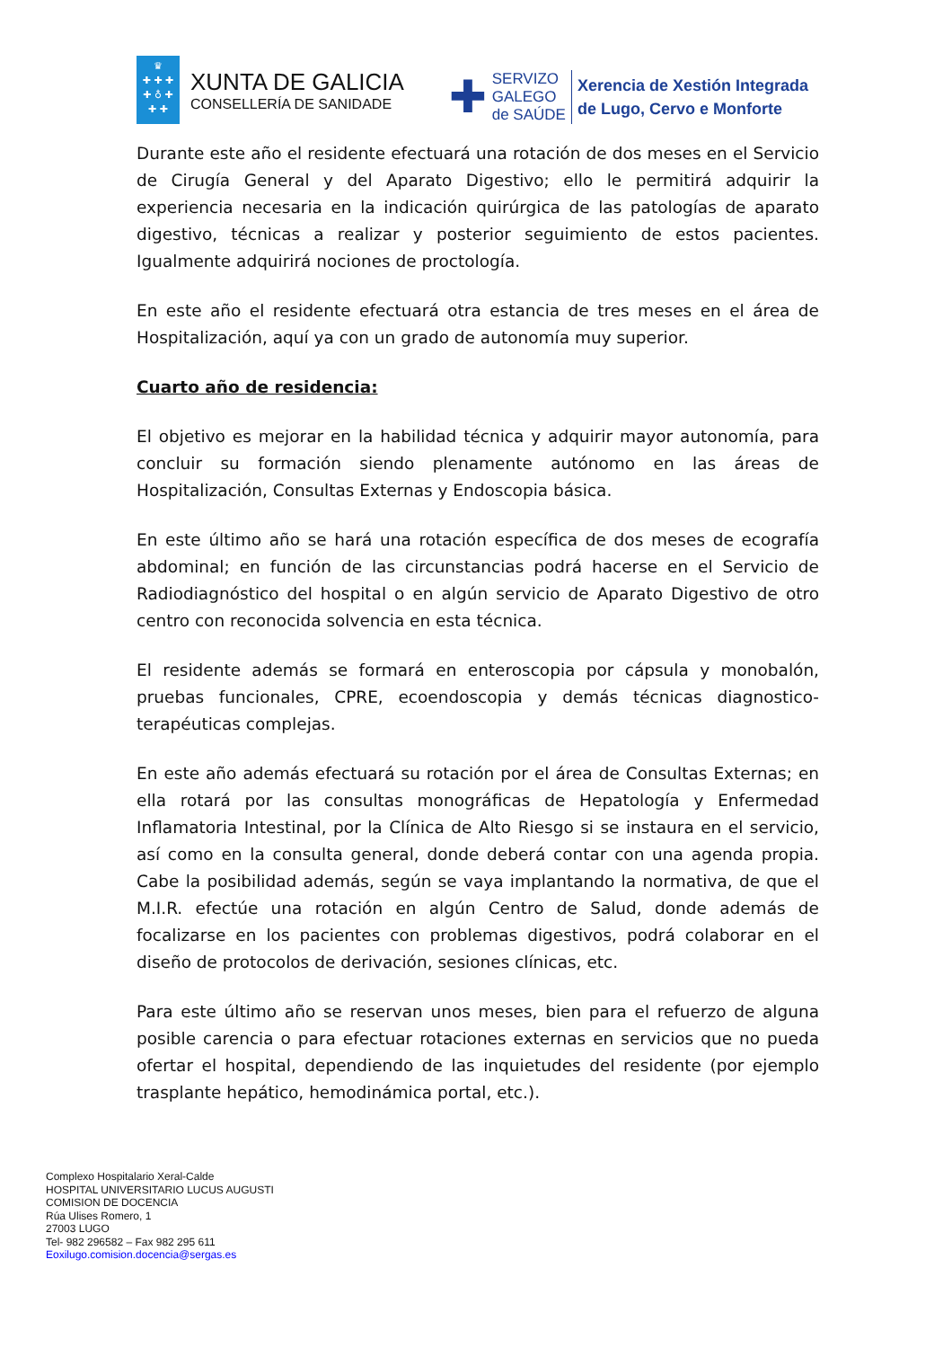♛
✚ ✚ ✚
✚ ♁ ✚
✚ ✚
XUNTA DE GALICIA
CONSELLERÍA DE SANIDADE
✚
SERVIZO
GALEGO
de SAÚDE
Xerencia de Xestión Integrada
de Lugo, Cervo e Monforte
Durante este año el residente efectuará una rotación de dos meses en el Servicio de Cirugía General y del Aparato Digestivo; ello le permitirá adquirir la experiencia necesaria en la indicación quirúrgica de las patologías de aparato digestivo, técnicas a realizar y posterior seguimiento de estos pacientes. Igualmente adquirirá nociones de proctología.
En este año el residente efectuará otra estancia de tres meses en el área de Hospitalización, aquí ya con un grado de autonomía muy superior.
Cuarto año de residencia:
El objetivo es mejorar en la habilidad técnica y adquirir mayor autonomía, para concluir su formación siendo plenamente autónomo en las áreas de Hospitalización, Consultas Externas y Endoscopia básica.
En este último año se hará una rotación específica de dos meses de ecografía abdominal; en función de las circunstancias podrá hacerse en el Servicio de Radiodiagnóstico del hospital o en algún servicio de Aparato Digestivo de otro centro con reconocida solvencia en esta técnica.
El residente además se formará en enteroscopia por cápsula y monobalón, pruebas funcionales, CPRE, ecoendoscopia y demás técnicas diagnostico-terapéuticas complejas.
En este año además efectuará su rotación por el área de Consultas Externas; en ella rotará por las consultas monográficas de Hepatología y Enfermedad Inflamatoria Intestinal, por la Clínica de Alto Riesgo si se instaura en el servicio, así como en la consulta general, donde deberá contar con una agenda propia. Cabe la posibilidad además, según se vaya implantando la normativa, de que el M.I.R. efectúe una rotación en algún Centro de Salud, donde además de focalizarse en los pacientes con problemas digestivos, podrá colaborar en el diseño de protocolos de derivación, sesiones clínicas, etc.
Para este último año se reservan unos meses, bien para el refuerzo de alguna posible carencia o para efectuar rotaciones externas en servicios que no pueda ofertar el hospital, dependiendo de las inquietudes del residente (por ejemplo trasplante hepático, hemodinámica portal, etc.).
Complexo Hospitalario Xeral-Calde
HOSPITAL UNIVERSITARIO LUCUS AUGUSTI
COMISION DE DOCENCIA
Rúa Ulises Romero, 1
27003 LUGO
Tel- 982 296582 – Fax 982 295 611
Eoxilugo.comision.docencia@sergas.es